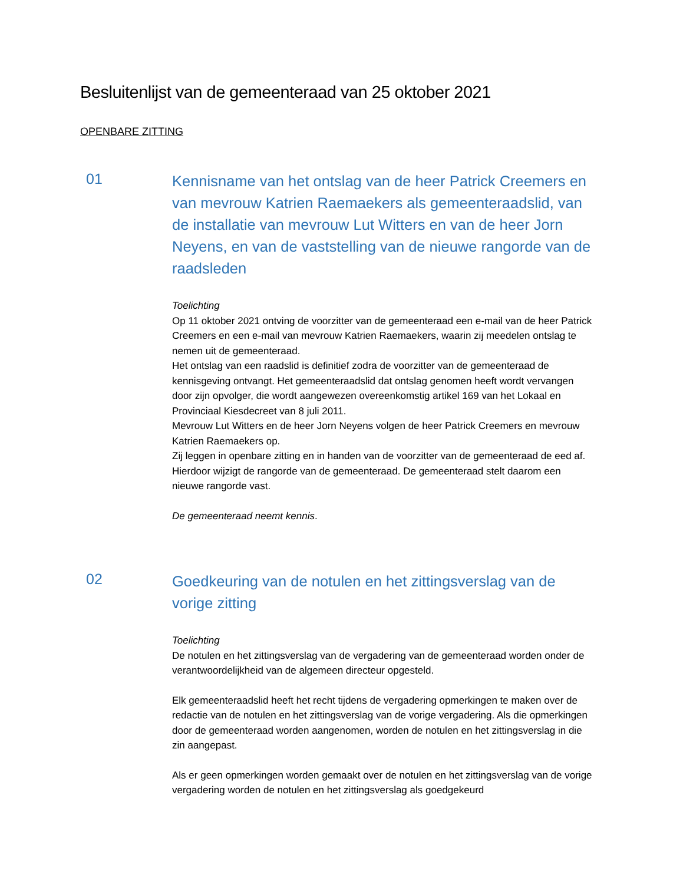Besluitenlijst van de gemeenteraad van 25 oktober 2021
OPENBARE ZITTING
01
Kennisname van het ontslag van de heer Patrick Creemers en van mevrouw Katrien Raemaekers als gemeenteraadslid, van de installatie van mevrouw Lut Witters en van de heer Jorn Neyens, en van de vaststelling van de nieuwe rangorde van de raadsleden
Toelichting
Op 11 oktober 2021 ontving de voorzitter van de gemeenteraad een e-mail van de heer Patrick Creemers en een e-mail van mevrouw Katrien Raemaekers, waarin zij meedelen ontslag te nemen uit de gemeenteraad.
Het ontslag van een raadslid is definitief zodra de voorzitter van de gemeenteraad de kennisgeving ontvangt. Het gemeenteraadslid dat ontslag genomen heeft wordt vervangen door zijn opvolger, die wordt aangewezen overeenkomstig artikel 169 van het Lokaal en Provinciaal Kiesdecreet van 8 juli 2011.
Mevrouw Lut Witters en de heer Jorn Neyens volgen de heer Patrick Creemers en mevrouw Katrien Raemaekers op.
Zij leggen in openbare zitting en in handen van de voorzitter van de gemeenteraad de eed af.
Hierdoor wijzigt de rangorde van de gemeenteraad. De gemeenteraad stelt daarom een nieuwe rangorde vast.
De gemeenteraad neemt kennis.
02
Goedkeuring van de notulen en het zittingsverslag van de vorige zitting
Toelichting
De notulen en het zittingsverslag van de vergadering van de gemeenteraad worden onder de verantwoordelijkheid van de algemeen directeur opgesteld.
Elk gemeenteraadslid heeft het recht tijdens de vergadering opmerkingen te maken over de redactie van de notulen en het zittingsverslag van de vorige vergadering. Als die opmerkingen door de gemeenteraad worden aangenomen, worden de notulen en het zittingsverslag in die zin aangepast.
Als er geen opmerkingen worden gemaakt over de notulen en het zittingsverslag van de vorige vergadering worden de notulen en het zittingsverslag als goedgekeurd